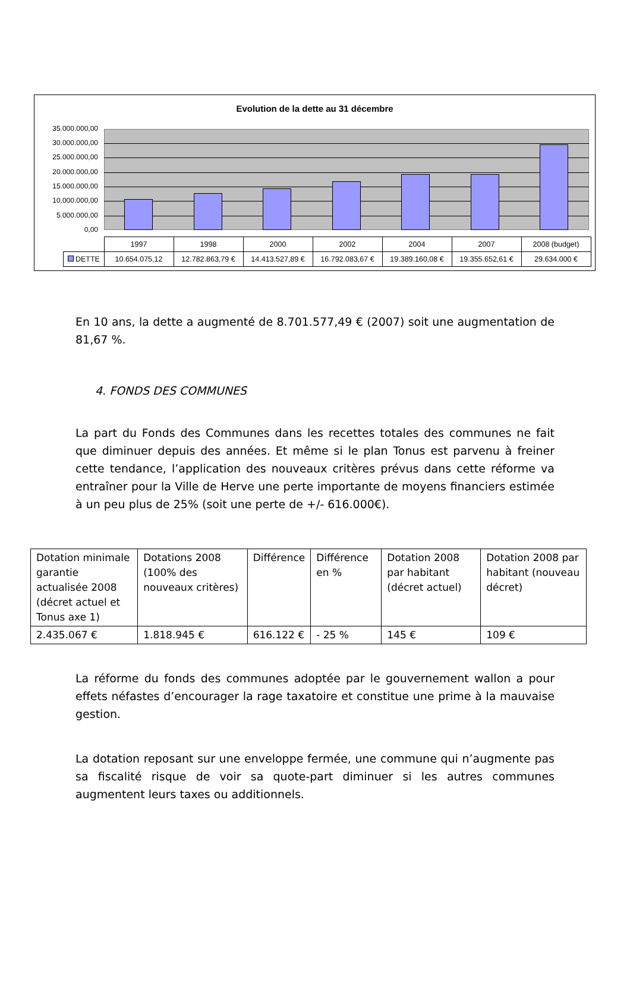Evolution de la dette au 31 décembre
35.000.000,00
30.000.000,00
25.000.000,00
20.000.000,00
15.000.000,00
10.000.000,00
5.000.000,00
0,00
| | 1997 | 1998 | 2000 | 2002 | 2004 | 2007 | 2008 (budget) |
| DETTE | 10.654.075,12 | 12.782.863,79 € | 14.413.527,89 € | 16.792.083,67 € | 19.389.160,08 € | 19.355.652,61 € | 29.634.000 € |
En 10 ans, la dette a augmenté de 8.701.577,49 € (2007) soit une augmentation de 81,67 %.
4. FONDS DES COMMUNES
La part du Fonds des Communes dans les recettes totales des communes ne fait que diminuer depuis des années. Et même si le plan Tonus est parvenu à freiner cette tendance, l’application des nouveaux critères prévus dans cette réforme va entraîner pour la Ville de Herve une perte importante de moyens financiers estimée à un peu plus de 25% (soit une perte de +/- 616.000€).
| Dotation minimale garantie actualisée 2008 (décret actuel et Tonus axe 1) | Dotations 2008 (100% des nouveaux critères) | Différence | Différence en % | Dotation 2008 par habitant (décret actuel) | Dotation 2008 par habitant (nouveau décret) |
| 2.435.067 € | 1.818.945 € | 616.122 € | - 25 % | 145 € | 109 € |
La réforme du fonds des communes adoptée par le gouvernement wallon a pour effets néfastes d’encourager la rage taxatoire et constitue une prime à la mauvaise gestion.
La dotation reposant sur une enveloppe fermée, une commune qui n’augmente pas sa fiscalité risque de voir sa quote-part diminuer si les autres communes augmentent leurs taxes ou additionnels.